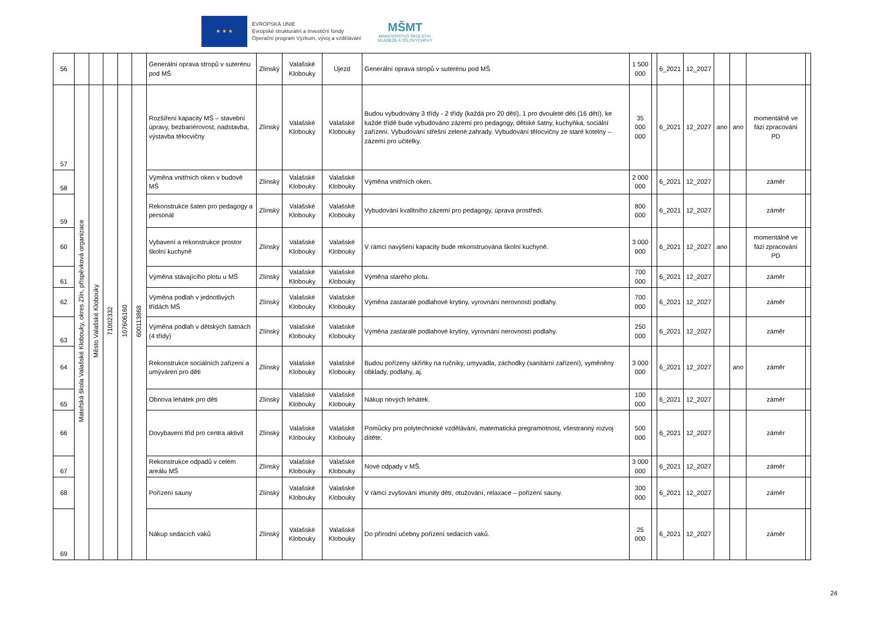★ ★ ★
EVROPSKÁ UNIE
Evropské strukturální a investiční fondy
Operační program Výzkum, vývoj a vzdělávání
MŠMT
MINISTERSTVO ŠKOLSTVÍ,
MLÁDEŽE A TĚLOVÝCHOVY
| 56 | | | | | | Generální oprava stropů v suterénu pod MŠ | Zlínský | Valašské Klobouky | Újezd | Generální oprava stropů v suterénu pod MŠ | 1 500 000 | | 6_2021 | 12_2027 | | | | |
| 57 | Mateřská škola Valašské Klobouky, okres Zlín, příspěvková organizace | Město Valašské Klobouky | 71002332 | 107606160 | 600113868 | Rozšíření kapacity MŠ – stavební úpravy, bezbariérovost, nadstavba, výstavba tělocvičny | Zlínský | Valašské Klobouky | Valašské Klobouky | Budou vybudovány 3 třídy - 2 třídy (každá pro 20 dětí), 1 pro dvouleté děti (16 dětí), ke každé třídě bude vybudováno zázemí pro pedagogy, dětské šatny, kuchyňka, sociální zařízení. Vybudování střešní zelené zahrady. Vybudování tělocvičny ze staré kotelny – zázemí pro učitelky. | 35 000 000 | | 6_2021 | 12_2027 | ano | ano | momentálně ve fázi zpracování PD | |
| 58 | | | | | | Výměna vnitřních oken v budově MŠ | Zlínský | Valašské Klobouky | Valašské Klobouky | Výměna vnitřních oken. | 2 000 000 | | 6_2021 | 12_2027 | | | záměr | |
| 59 | | | | | | Rekonstrukce šaten pro pedagogy a personál | Zlínský | Valašské Klobouky | Valašské Klobouky | Vybudování kvalitního zázemí pro pedagogy, úprava prostředí. | 800 000 | | 6_2021 | 12_2027 | | | záměr | |
| 60 | | | | | | Vybavení a rekonstrukce prostor školní kuchyně | Zlínský | Valašské Klobouky | Valašské Klobouky | V rámci navýšení kapacity bude rekonstruována školní kuchyně. | 3 000 000 | | 6_2021 | 12_2027 | ano | | momentálně ve fázi zpracování PD | |
| 61 | | | | | | Výměna stávajícího plotu u MŠ | Zlínský | Valašské Klobouky | Valašské Klobouky | Výměna starého plotu. | 700 000 | | 6_2021 | 12_2027 | | | záměr | |
| 62 | | | | | | Výměna podlah v jednotlivých třídách MŠ | Zlínský | Valašské Klobouky | Valašské Klobouky | Výměna zastaralé podlahové krytiny, vyrovnání nerovností podlahy. | 700 000 | | 6_2021 | 12_2027 | | | záměr | |
| 63 | | | | | | Výměna podlah v dětských šatnách (4 třídy) | Zlínský | Valašské Klobouky | Valašské Klobouky | Výměna zastaralé podlahové krytiny, vyrovnání nerovností podlahy. | 250 000 | | 6_2021 | 12_2027 | | | záměr | |
| 64 | | | | | | Rekonstrukce sociálních zařízení a umýváren pro děti | Zlínský | Valašské Klobouky | Valašské Klobouky | Budou pořízeny skříňky na ručníky, umyvadla, záchodky (sanitární zařízení), vyměněny obklady, podlahy, aj. | 3 000 000 | | 6_2021 | 12_2027 | | ano | záměr | |
| 65 | | | | | | Obnova lehátek pro děti | Zlínský | Valašské Klobouky | Valašské Klobouky | Nákup nových lehátek. | 100 000 | | 6_2021 | 12_2027 | | | záměr | |
| 66 | | | | | | Dovybavení tříd pro centra aktivit | Zlínský | Valašské Klobouky | Valašské Klobouky | Pomůcky pro polytechnické vzdělávání, matematická pregramotnost, všestranný rozvoj dítěte. | 500 000 | | 6_2021 | 12_2027 | | | záměr | |
| 67 | | | | | | Rekonstrukce odpadů v celém areálu MŠ | Zlínský | Valašské Klobouky | Valašské Klobouky | Nové odpady v MŠ. | 3 000 000 | | 6_2021 | 12_2027 | | | záměr | |
| 68 | | | | | | Pořízení sauny | Zlínský | Valašské Klobouky | Valašské Klobouky | V rámci zvyšování imunity dětí, otužování, relaxace – pořízení sauny. | 300 000 | | 6_2021 | 12_2027 | | | záměr | |
| 69 | | | | | | Nákup sedacích vaků | Zlínský | Valašské Klobouky | Valašské Klobouky | Do přírodní učebny pořízení sedacích vaků. | 25 000 | | 6_2021 | 12_2027 | | | záměr | |
24